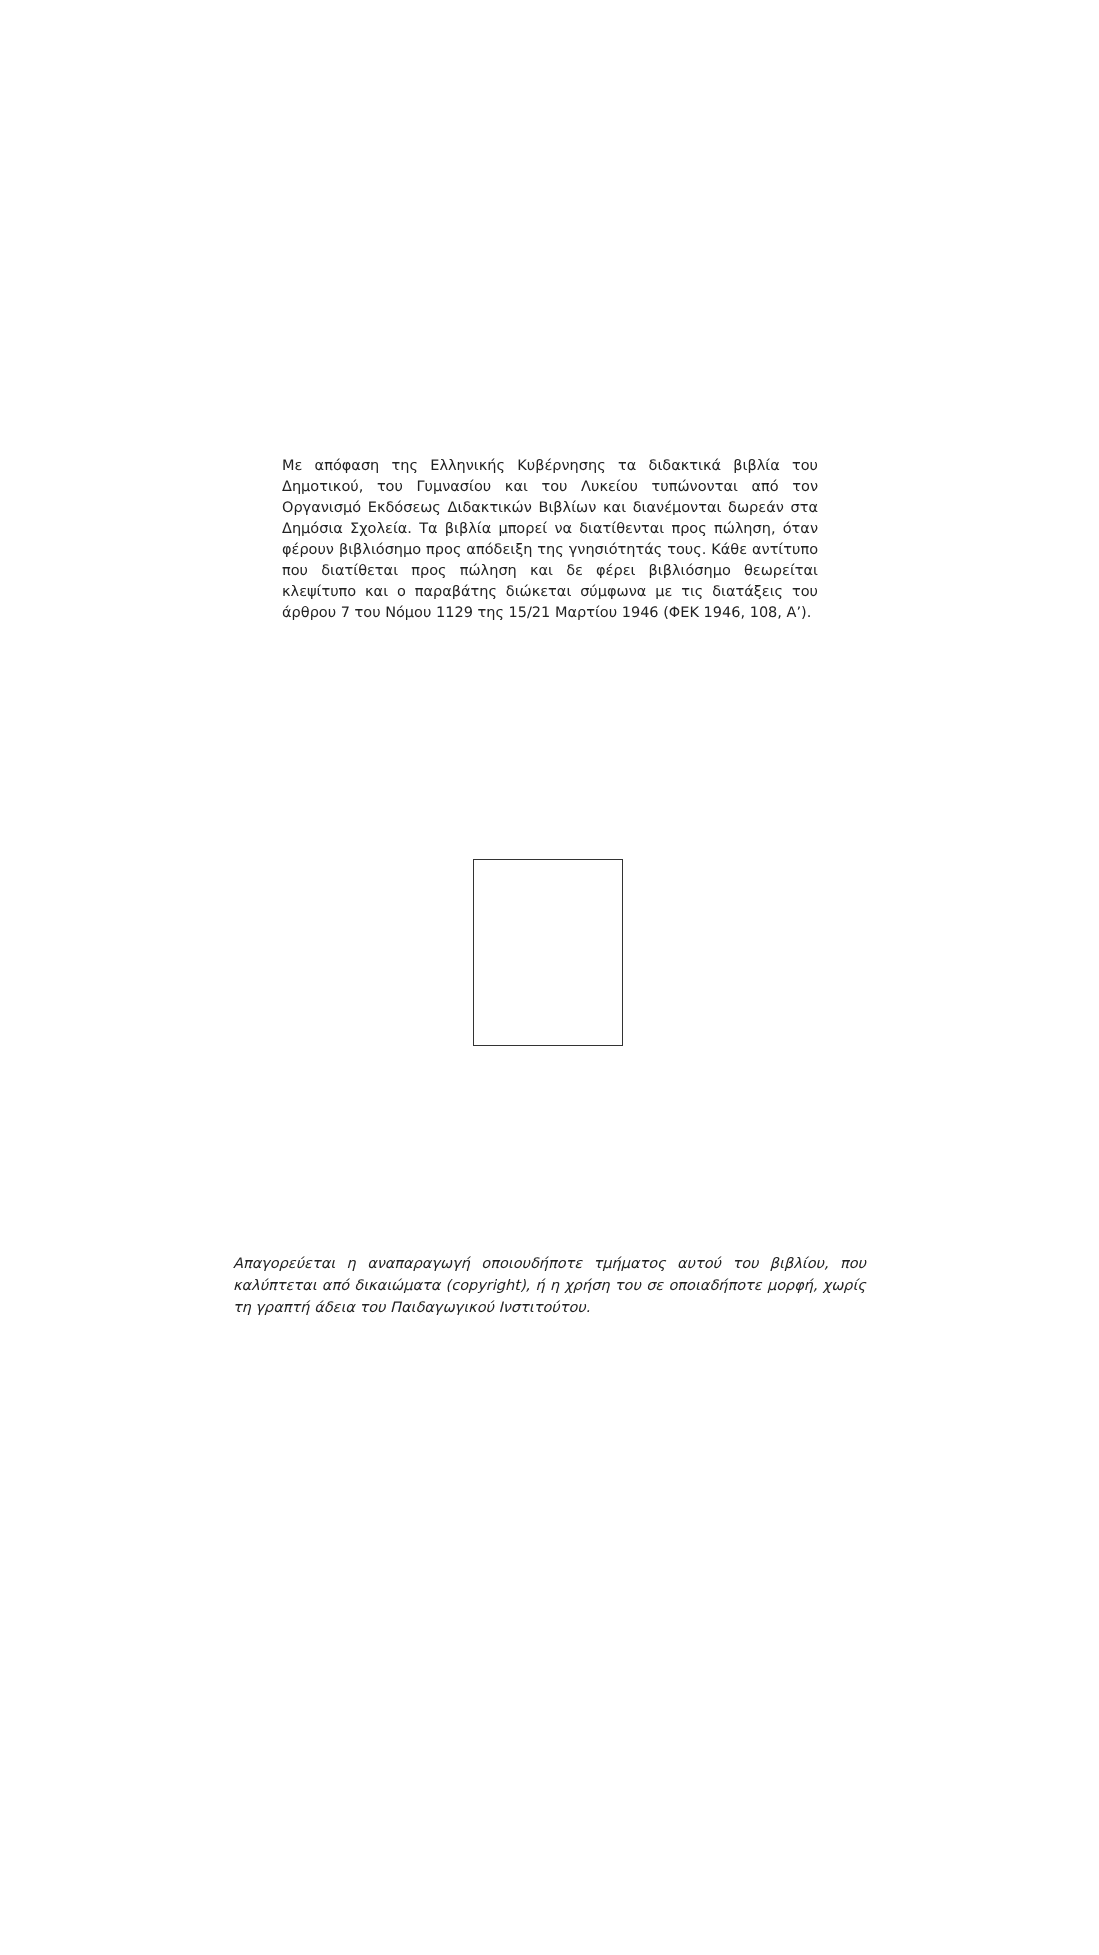Με απόφαση της Ελληνικής Κυβέρνησης τα διδακτικά βιβλία του Δημοτικού, του Γυμνασίου και του Λυκείου τυπώνονται από τον Οργανισμό Εκδόσεως Διδακτικών Βιβλίων και διανέμονται δωρεάν στα Δημόσια Σχολεία. Τα βιβλία μπορεί να διατίθενται προς πώληση, όταν φέρουν βιβλιόσημο προς απόδειξη της γνησιότητάς τους. Κάθε αντίτυπο που διατίθεται προς πώληση και δε φέρει βιβλιόσημο θεωρείται κλεψίτυπο και ο παραβάτης διώκεται σύμφωνα με τις διατάξεις του άρθρου 7 του Νόμου 1129 της 15/21 Μαρτίου 1946 (ΦΕΚ 1946, 108, Α’).
Απαγορεύεται η αναπαραγωγή οποιουδήποτε τμήματος αυτού του βιβλίου, που καλύπτεται από δικαιώματα (copyright), ή η χρήση του σε οποιαδήποτε μορφή, χωρίς τη γραπτή άδεια του Παιδαγωγικού Ινστιτούτου.